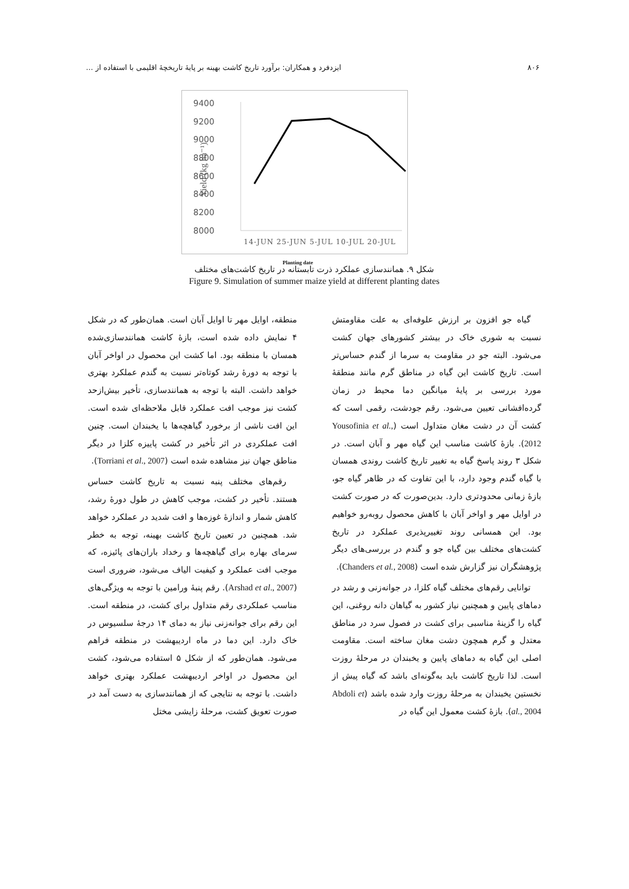۸۰۶ ایزدفرد و همکاران: برآورد تاریخ کاشت بهینه بر پایهٔ تاریخچهٔ اقلیمی با استفاده از ...
9400
9200
9000
8800
8600
8400
8200
8000
Yield (kg ha⁻¹)
14-JUN 25-JUN 5-JUL 10-JUL 20-JUL
Planting date
شکل ۹. همانندسازی عملکرد ذرت تابستانه در تاریخ کاشت‌های مختلف
Figure 9. Simulation of summer maize yield at different planting dates
گیاه جو افزون بر ارزش علوفه‌ای به علت مقاومتش نسبت به شوری خاک در بیشتر کشورهای جهان کشت می‌شود. البته جو در مقاومت به سرما از گندم حساس‌تر است. تاریخ کاشت این گیاه در مناطق گرم مانند منطقهٔ مورد بررسی بر پایهٔ میانگین دما محیط در زمان گرده‌افشانی تعیین می‌شود. رقم جودشت، رقمی است که کشت آن در دشت مغان متداول است (Yousofinia et al., 2012). بازهٔ کاشت مناسب این گیاه مهر و آبان است. در شکل ۳ روند پاسخ گیاه به تغییر تاریخ کاشت روندی همسان با گیاه گندم وجود دارد، با این تفاوت که در ظاهر گیاه جو، بازهٔ زمانی محدودتری دارد. بدین‌صورت که در صورت کشت در اوایل مهر و اواخر آبان با کاهش محصول روبه‌رو خواهیم بود. این همسانی روند تغییرپذیری عملکرد در تاریخ کشت‌های مختلف بین گیاه جو و گندم در بررسی‌های دیگر پژوهشگران نیز گزارش شده است (Chanders et al., 2008).
توانایی رقم‌های مختلف گیاه کلزا، در جوانه‌زنی و رشد در دماهای پایین و همچنین نیاز کشور به گیاهان دانه روغنی، این گیاه را گزینهٔ مناسبی برای کشت در فصول سرد در مناطق معتدل و گرم همچون دشت مغان ساخته است. مقاومت اصلی این گیاه به دماهای پایین و یخبندان در مرحلهٔ روزت است. لذا تاریخ کاشت باید به‌گونه‌ای باشد که گیاه پیش از نخستین یخبندان به مرحلهٔ روزت وارد شده باشد (Abdoli et al., 2004). بازهٔ کشت معمول این گیاه در
منطقه، اوایل مهر تا اوایل آبان است. همان‌طور که در شکل ۴ نمایش داده شده است، بازهٔ کاشت همانندسازی‌شده همسان با منطقه بود. اما کشت این محصول در اواخر آبان با توجه به دورهٔ رشد کوتاه‌تر نسبت به گندم عملکرد بهتری خواهد داشت. البته با توجه به همانندسازی، تأخیر بیش‌ازحد کشت نیز موجب افت عملکرد قابل ملاحظه‌ای شده است. این افت ناشی از برخورد گیاهچه‌ها با یخبندان است. چنین افت عملکردی در اثر تأخیر در کشت پاییزه کلزا در دیگر مناطق جهان نیز مشاهده شده است (Torriani et al., 2007).
رقم‌های مختلف پنبه نسبت به تاریخ کاشت حساس هستند. تأخیر در کشت، موجب کاهش در طول دورهٔ رشد، کاهش شمار و اندازهٔ غوزه‌ها و افت شدید در عملکرد خواهد شد. همچنین در تعیین تاریخ کاشت بهینه، توجه به خطر سرمای بهاره برای گیاهچه‌ها و رخداد باران‌های پائیزه، که موجب افت عملکرد و کیفیت الیاف می‌شود، ضروری است (Arshad et al., 2007). رقم پنبهٔ ورامین با توجه به ویژگی‌های مناسب عملکردی رقم متداول برای کشت، در منطقه است. این رقم برای جوانه‌زنی نیاز به دمای ۱۴ درجهٔ سلسیوس در خاک دارد. این دما در ماه اردیبهشت در منطقه فراهم می‌شود. همان‌طور که از شکل ۵ استفاده می‌شود، کشت این محصول در اواخر اردیبهشت عملکرد بهتری خواهد داشت. با توجه به نتایجی که از همانندسازی به دست آمد در صورت تعویق کشت، مرحلهٔ زایشی مختل